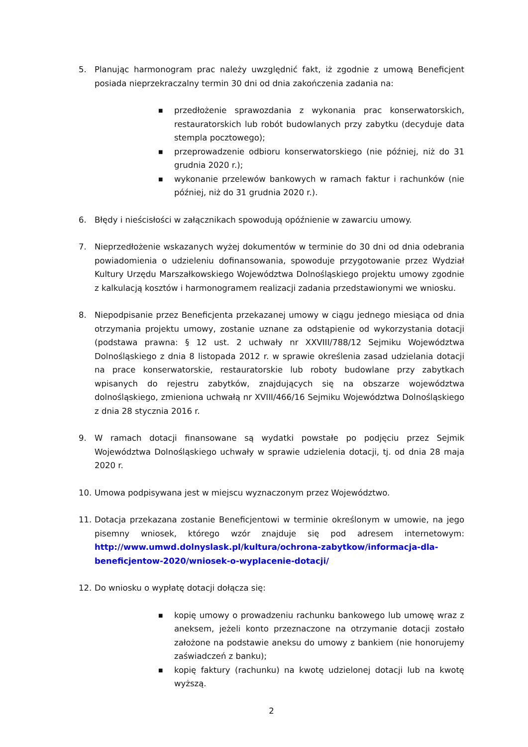5. Planując harmonogram prac należy uwzględnić fakt, iż zgodnie z umową Beneficjent posiada nieprzekraczalny termin 30 dni od dnia zakończenia zadania na:
■ przedłożenie sprawozdania z wykonania prac konserwatorskich, restauratorskich lub robót budowlanych przy zabytku (decyduje data stempla pocztowego);
■ przeprowadzenie odbioru konserwatorskiego (nie później, niż do 31 grudnia 2020 r.);
■ wykonanie przelewów bankowych w ramach faktur i rachunków (nie później, niż do 31 grudnia 2020 r.).
6. Błędy i nieścisłości w załącznikach spowodują opóźnienie w zawarciu umowy.
7. Nieprzedłożenie wskazanych wyżej dokumentów w terminie do 30 dni od dnia odebrania powiadomienia o udzieleniu dofinansowania, spowoduje przygotowanie przez Wydział Kultury Urzędu Marszałkowskiego Województwa Dolnośląskiego projektu umowy zgodnie z kalkulacją kosztów i harmonogramem realizacji zadania przedstawionymi we wniosku.
8. Niepodpisanie przez Beneficjenta przekazanej umowy w ciągu jednego miesiąca od dnia otrzymania projektu umowy, zostanie uznane za odstąpienie od wykorzystania dotacji (podstawa prawna: § 12 ust. 2 uchwały nr XXVIII/788/12 Sejmiku Województwa Dolnośląskiego z dnia 8 listopada 2012 r. w sprawie określenia zasad udzielania dotacji na prace konserwatorskie, restauratorskie lub roboty budowlane przy zabytkach wpisanych do rejestru zabytków, znajdujących się na obszarze województwa dolnośląskiego, zmieniona uchwałą nr XVIII/466/16 Sejmiku Województwa Dolnośląskiego z dnia 28 stycznia 2016 r.
9. W ramach dotacji finansowane są wydatki powstałe po podjęciu przez Sejmik Województwa Dolnośląskiego uchwały w sprawie udzielenia dotacji, tj. od dnia 28 maja 2020 r.
10. Umowa podpisywana jest w miejscu wyznaczonym przez Województwo.
11. Dotacja przekazana zostanie Beneficjentowi w terminie określonym w umowie, na jego pisemny wniosek, którego wzór znajduje się pod adresem internetowym: http://www.umwd.dolnyslask.pl/kultura/ochrona-zabytkow/informacja-dla-beneficjentow-2020/wniosek-o-wyplacenie-dotacji/
12. Do wniosku o wypłatę dotacji dołącza się:
■ kopię umowy o prowadzeniu rachunku bankowego lub umowę wraz z aneksem, jeżeli konto przeznaczone na otrzymanie dotacji zostało założone na podstawie aneksu do umowy z bankiem (nie honorujemy zaświadczeń z banku);
■ kopię faktury (rachunku) na kwotę udzielonej dotacji lub na kwotę wyższą.
2